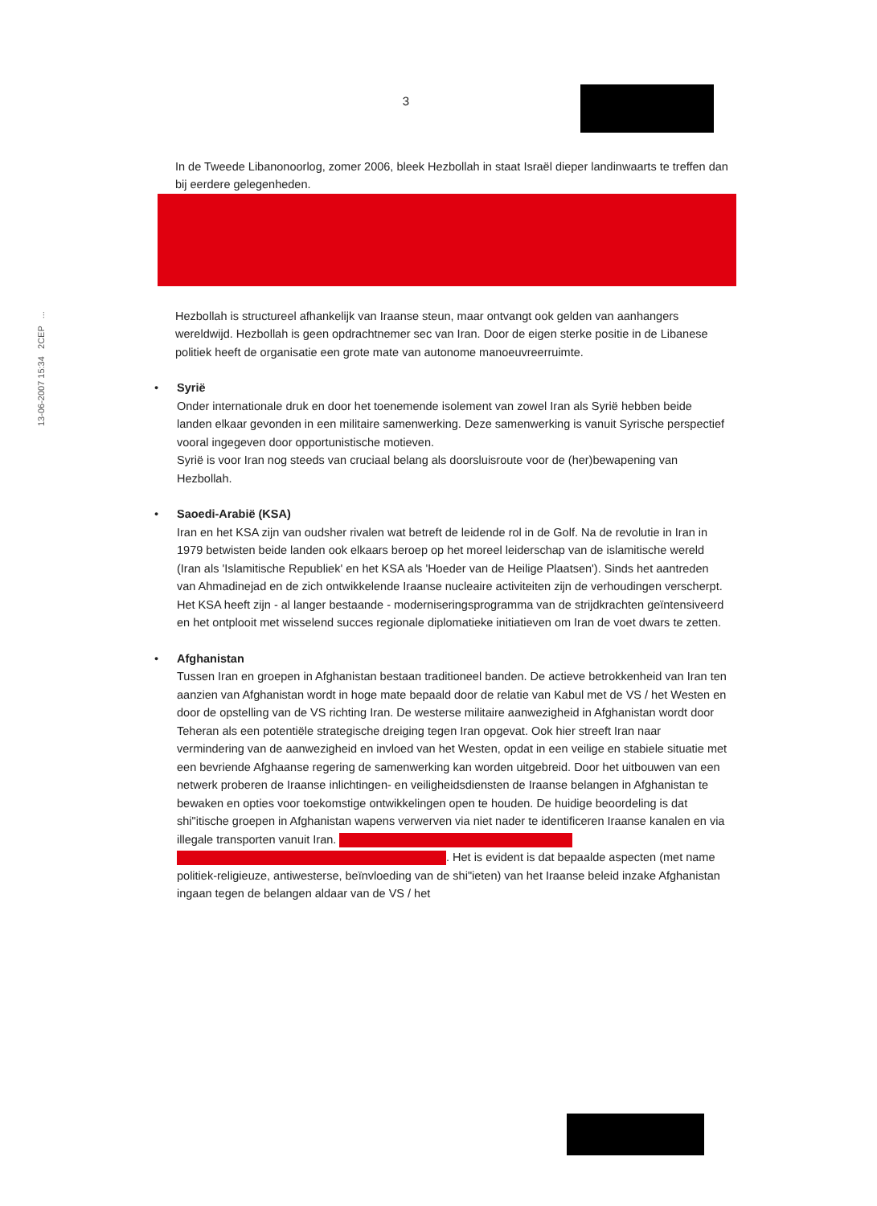13-06-2007 15:34 2CEP ...
3
In de Tweede Libanonoorlog, zomer 2006, bleek Hezbollah in staat Israël dieper landinwaarts te treffen dan bij eerdere gelegenheden.
Hezbollah is structureel afhankelijk van Iraanse steun, maar ontvangt ook gelden van aanhangers wereldwijd. Hezbollah is geen opdrachtnemer sec van Iran. Door de eigen sterke positie in de Libanese politiek heeft de organisatie een grote mate van autonome manoeuvreerruimte.
•
Syrië
Onder internationale druk en door het toenemende isolement van zowel Iran als Syrië hebben beide landen elkaar gevonden in een militaire samenwerking. Deze samenwerking is vanuit Syrische perspectief vooral ingegeven door opportunistische motieven.
Syrië is voor Iran nog steeds van cruciaal belang als doorsluisroute voor de (her)bewapening van Hezbollah.
•
Saoedi-Arabië (KSA)
Iran en het KSA zijn van oudsher rivalen wat betreft de leidende rol in de Golf. Na de revolutie in Iran in 1979 betwisten beide landen ook elkaars beroep op het moreel leiderschap van de islamitische wereld (Iran als 'Islamitische Republiek' en het KSA als 'Hoeder van de Heilige Plaatsen'). Sinds het aantreden van Ahmadinejad en de zich ontwikkelende Iraanse nucleaire activiteiten zijn de verhoudingen verscherpt. Het KSA heeft zijn - al langer bestaande - moderniseringsprogramma van de strijdkrachten geïntensiveerd en het ontplooit met wisselend succes regionale diplomatieke initiatieven om Iran de voet dwars te zetten.
•
Afghanistan
Tussen Iran en groepen in Afghanistan bestaan traditioneel banden. De actieve betrokkenheid van Iran ten aanzien van Afghanistan wordt in hoge mate bepaald door de relatie van Kabul met de VS / het Westen en door de opstelling van de VS richting Iran. De westerse militaire aanwezigheid in Afghanistan wordt door Teheran als een potentiële strategische dreiging tegen Iran opgevat. Ook hier streeft Iran naar vermindering van de aanwezigheid en invloed van het Westen, opdat in een veilige en stabiele situatie met een bevriende Afghaanse regering de samenwerking kan worden uitgebreid. Door het uitbouwen van een netwerk proberen de Iraanse inlichtingen- en veiligheidsdiensten de Iraanse belangen in Afghanistan te bewaken en opties voor toekomstige ontwikkelingen open te houden. De huidige beoordeling is dat shi"itische groepen in Afghanistan wapens verwerven via niet nader te identificeren Iraanse kanalen en via illegale transporten vanuit Iran.
. Het is evident is dat bepaalde aspecten (met name politiek-religieuze, antiwesterse, beïnvloeding van de shi"ieten) van het Iraanse beleid inzake Afghanistan ingaan tegen de belangen aldaar van de VS / het